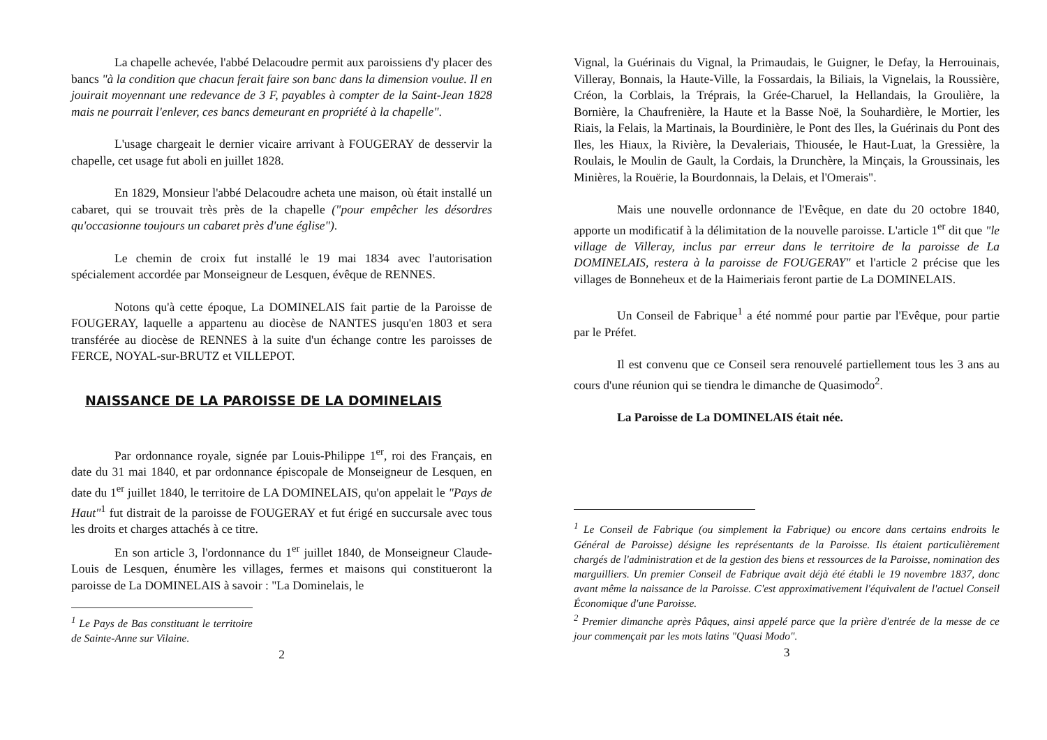La chapelle achevée, l'abbé Delacoudre permit aux paroissiens d'y placer des bancs "à la condition que chacun ferait faire son banc dans la dimension voulue. Il en jouirait moyennant une redevance de 3 F, payables à compter de la Saint-Jean 1828 mais ne pourrait l'enlever, ces bancs demeurant en propriété à la chapelle".
L'usage chargeait le dernier vicaire arrivant à FOUGERAY de desservir la chapelle, cet usage fut aboli en juillet 1828.
En 1829, Monsieur l'abbé Delacoudre acheta une maison, où était installé un cabaret, qui se trouvait très près de la chapelle ("pour empêcher les désordres qu'occasionne toujours un cabaret près d'une église").
Le chemin de croix fut installé le 19 mai 1834 avec l'autorisation spécialement accordée par Monseigneur de Lesquen, évêque de RENNES.
Notons qu'à cette époque, La DOMINELAIS fait partie de la Paroisse de FOUGERAY, laquelle a appartenu au diocèse de NANTES jusqu'en 1803 et sera transférée au diocèse de RENNES à la suite d'un échange contre les paroisses de FERCE, NOYAL-sur-BRUTZ et VILLEPOT.
NAISSANCE DE LA PAROISSE DE LA DOMINELAIS
Par ordonnance royale, signée par Louis-Philippe 1<sup>er</sup>, roi des Français, en date du 31 mai 1840, et par ordonnance épiscopale de Monseigneur de Lesquen, en date du 1<sup>er</sup> juillet 1840, le territoire de LA DOMINELAIS, qu'on appelait le "Pays de Haut"<sup>1</sup> fut distrait de la paroisse de FOUGERAY et fut érigé en succursale avec tous les droits et charges attachés à ce titre.
En son article 3, l'ordonnance du 1<sup>er</sup> juillet 1840, de Monseigneur Claude-Louis de Lesquen, énumère les villages, fermes et maisons qui constitueront la paroisse de La DOMINELAIS à savoir : "La Dominelais, le
<sup>1</sup> Le Pays de Bas constituant le territoire de Sainte-Anne sur Vilaine.
2
Vignal, la Guérinais du Vignal, la Primaudais, le Guigner, le Defay, la Herrouinais, Villeray, Bonnais, la Haute-Ville, la Fossardais, la Biliais, la Vignelais, la Roussière, Créon, la Corblais, la Tréprais, la Grée-Charuel, la Hellandais, la Groulière, la Bornière, la Chaufrenière, la Haute et la Basse Noë, la Souhardière, le Mortier, les Riais, la Felais, la Martinais, la Bourdinière, le Pont des Iles, la Guérinais du Pont des Iles, les Hiaux, la Rivière, la Devaleriais, Thiousée, le Haut-Luat, la Gressière, la Roulais, le Moulin de Gault, la Cordais, la Drunchère, la Minçais, la Groussinais, les Minières, la Rouërie, la Bourdonnais, la Delais, et l'Omerais".
Mais une nouvelle ordonnance de l'Evêque, en date du 20 octobre 1840, apporte un modificatif à la délimitation de la nouvelle paroisse. L'article 1<sup>er</sup> dit que "le village de Villeray, inclus par erreur dans le territoire de la paroisse de La DOMINELAIS, restera à la paroisse de FOUGERAY" et l'article 2 précise que les villages de Bonneheux et de la Haimeriais feront partie de La DOMINELAIS.
Un Conseil de Fabrique<sup>1</sup> a été nommé pour partie par l'Evêque, pour partie par le Préfet.
Il est convenu que ce Conseil sera renouvelé partiellement tous les 3 ans au cours d'une réunion qui se tiendra le dimanche de Quasimodo<sup>2</sup>.
La Paroisse de La DOMINELAIS était née.
<sup>1</sup> Le Conseil de Fabrique (ou simplement la Fabrique) ou encore dans certains endroits le Général de Paroisse) désigne les représentants de la Paroisse. Ils étaient particulièrement chargés de l'administration et de la gestion des biens et ressources de la Paroisse, nomination des marguilliers. Un premier Conseil de Fabrique avait déjà été établi le 19 novembre 1837, donc avant même la naissance de la Paroisse. C'est approximativement l'équivalent de l'actuel Conseil Économique d'une Paroisse.
<sup>2</sup> Premier dimanche après Pâques, ainsi appelé parce que la prière d'entrée de la messe de ce jour commençait par les mots latins "Quasi Modo".
3